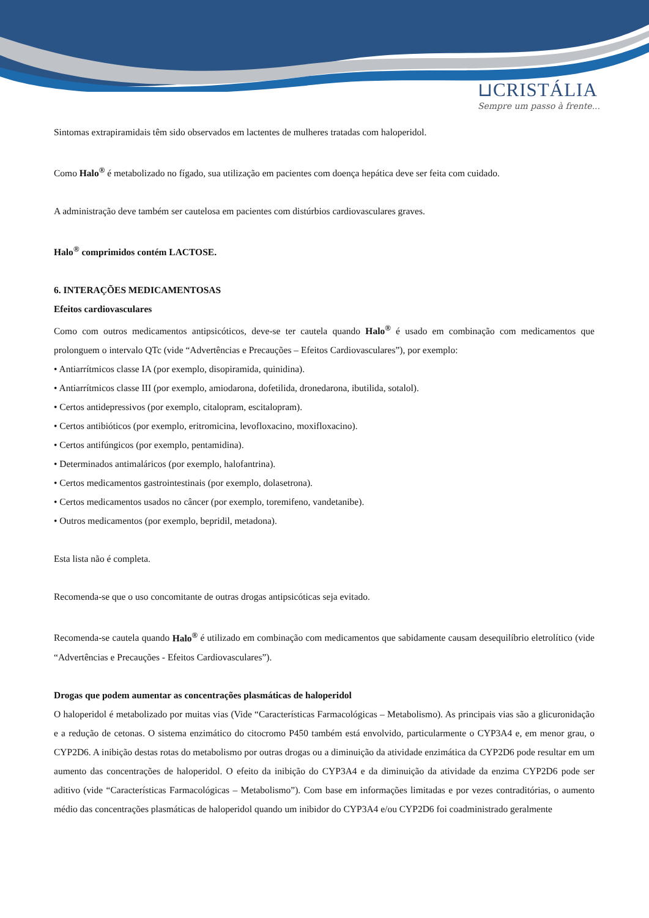⊔CRISTÁLIA
Sempre um passo à frente...
Sintomas extrapiramidais têm sido observados em lactentes de mulheres tratadas com haloperidol.
Como Halo<sup>®</sup> é metabolizado no fígado, sua utilização em pacientes com doença hepática deve ser feita com cuidado.
A administração deve também ser cautelosa em pacientes com distúrbios cardiovasculares graves.
Halo<sup>®</sup> comprimidos contém LACTOSE.
6. INTERAÇÕES MEDICAMENTOSAS
Efeitos cardiovasculares
Como com outros medicamentos antipsicóticos, deve-se ter cautela quando Halo<sup>®</sup> é usado em combinação com medicamentos que prolonguem o intervalo QTc (vide “Advertências e Precauções – Efeitos Cardiovasculares”), por exemplo:
• Antiarrítmicos classe IA (por exemplo, disopiramida, quinidina).
• Antiarrítmicos classe III (por exemplo, amiodarona, dofetilida, dronedarona, ibutilida, sotalol).
• Certos antidepressivos (por exemplo, citalopram, escitalopram).
• Certos antibióticos (por exemplo, eritromicina, levofloxacino, moxifloxacino).
• Certos antifúngicos (por exemplo, pentamidina).
• Determinados antimaláricos (por exemplo, halofantrina).
• Certos medicamentos gastrointestinais (por exemplo, dolasetrona).
• Certos medicamentos usados no câncer (por exemplo, toremifeno, vandetanibe).
• Outros medicamentos (por exemplo, bepridil, metadona).
Esta lista não é completa.
Recomenda-se que o uso concomitante de outras drogas antipsicóticas seja evitado.
Recomenda-se cautela quando Halo<sup>®</sup> é utilizado em combinação com medicamentos que sabidamente causam desequilíbrio eletrolítico (vide “Advertências e Precauções - Efeitos Cardiovasculares”).
Drogas que podem aumentar as concentrações plasmáticas de haloperidol
O haloperidol é metabolizado por muitas vias (Vide “Características Farmacológicas – Metabolismo). As principais vias são a glicuronidação e a redução de cetonas. O sistema enzimático do citocromo P450 também está envolvido, particularmente o CYP3A4 e, em menor grau, o CYP2D6. A inibição destas rotas do metabolismo por outras drogas ou a diminuição da atividade enzimática da CYP2D6 pode resultar em um aumento das concentrações de haloperidol. O efeito da inibição do CYP3A4 e da diminuição da atividade da enzima CYP2D6 pode ser aditivo (vide “Características Farmacológicas – Metabolismo”). Com base em informações limitadas e por vezes contraditórias, o aumento médio das concentrações plasmáticas de haloperidol quando um inibidor do CYP3A4 e/ou CYP2D6 foi coadministrado geralmente